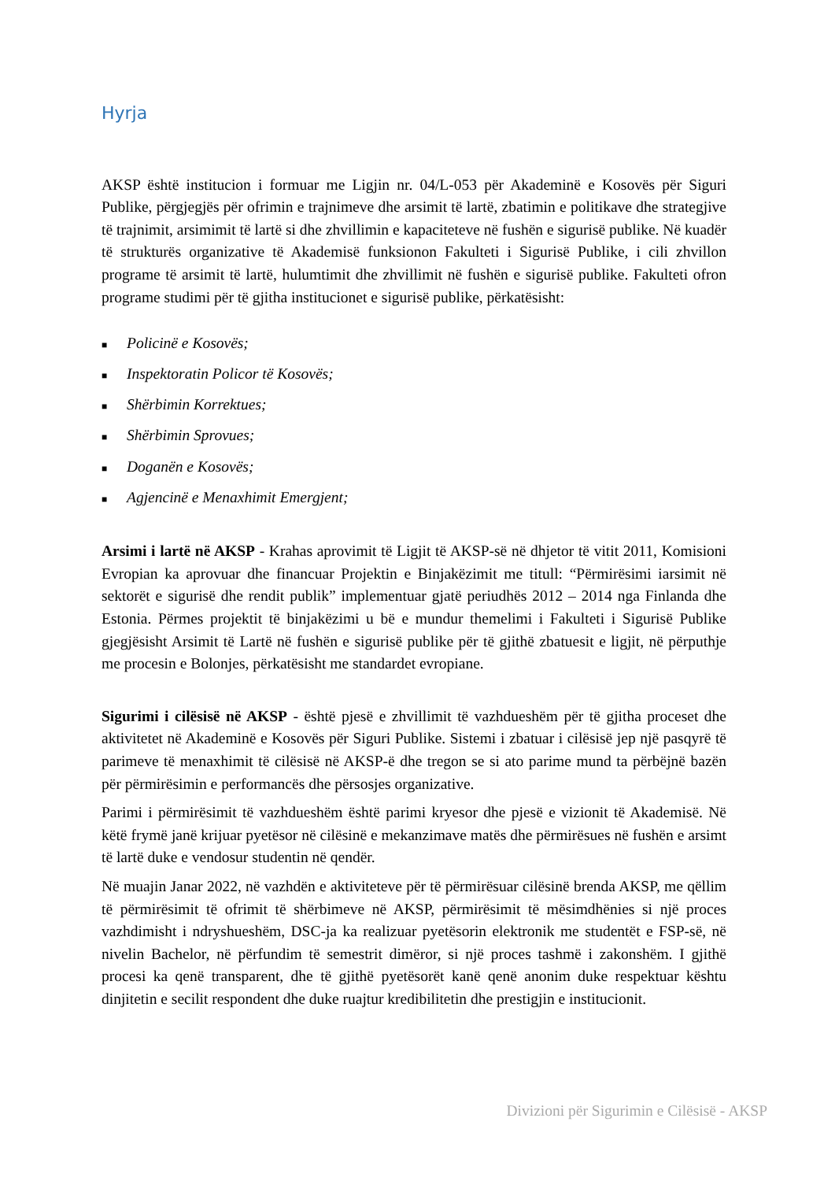Hyrja
AKSP është institucion i formuar me Ligjin nr. 04/L-053 për Akademinë e Kosovës për Siguri Publike, përgjegjës për ofrimin e trajnimeve dhe arsimit të lartë, zbatimin e politikave dhe strategjive të trajnimit, arsimimit të lartë si dhe zhvillimin e kapaciteteve në fushën e sigurisë publike. Në kuadër të strukturës organizative të Akademisë funksionon Fakulteti i Sigurisë Publike, i cili zhvillon programe të arsimit të lartë, hulumtimit dhe zhvillimit në fushën e sigurisë publike. Fakulteti ofron programe studimi për të gjitha institucionet e sigurisë publike, përkatësisht:
■ Policinë e Kosovës;
■ Inspektoratin Policor të Kosovës;
■ Shërbimin Korrektues;
■ Shërbimin Sprovues;
■ Doganën e Kosovës;
■ Agjencinë e Menaxhimit Emergjent;
Arsimi i lartë në AKSP - Krahas aprovimit të Ligjit të AKSP-së në dhjetor të vitit 2011, Komisioni Evropian ka aprovuar dhe financuar Projektin e Binjakëzimit me titull: “Përmirësimi iarsimit në sektorët e sigurisë dhe rendit publik” implementuar gjatë periudhës 2012 – 2014 nga Finlanda dhe Estonia. Përmes projektit të binjakëzimi u bë e mundur themelimi i Fakulteti i Sigurisë Publike gjegjësisht Arsimit të Lartë në fushën e sigurisë publike për të gjithë zbatuesit e ligjit, në përputhje me procesin e Bolonjes, përkatësisht me standardet evropiane.
Sigurimi i cilësisë në AKSP - është pjesë e zhvillimit të vazhdueshëm për të gjitha proceset dhe aktivitetet në Akademinë e Kosovës për Siguri Publike. Sistemi i zbatuar i cilësisë jep një pasqyrë të parimeve të menaxhimit të cilësisë në AKSP-ë dhe tregon se si ato parime mund ta përbëjnë bazën për përmirësimin e performancës dhe përsosjes organizative.
Parimi i përmirësimit të vazhdueshëm është parimi kryesor dhe pjesë e vizionit të Akademisë. Në këtë frymë janë krijuar pyetësor në cilësinë e mekanzimave matës dhe përmirësues në fushën e arsimt të lartë duke e vendosur studentin në qendër.
Në muajin Janar 2022, në vazhdën e aktiviteteve për të përmirësuar cilësinë brenda AKSP, me qëllim të përmirësimit të ofrimit të shërbimeve në AKSP, përmirësimit të mësimdhënies si një proces vazhdimisht i ndryshueshëm, DSC-ja ka realizuar pyetësorin elektronik me studentët e FSP-së, në nivelin Bachelor, në përfundim të semestrit dimëror, si një proces tashmë i zakonshëm. I gjithë procesi ka qenë transparent, dhe të gjithë pyetësorët kanë qenë anonim duke respektuar kështu dinjitetin e secilit respondent dhe duke ruajtur kredibilitetin dhe prestigjin e institucionit.
Divizioni për Sigurimin e Cilësisë - AKSP